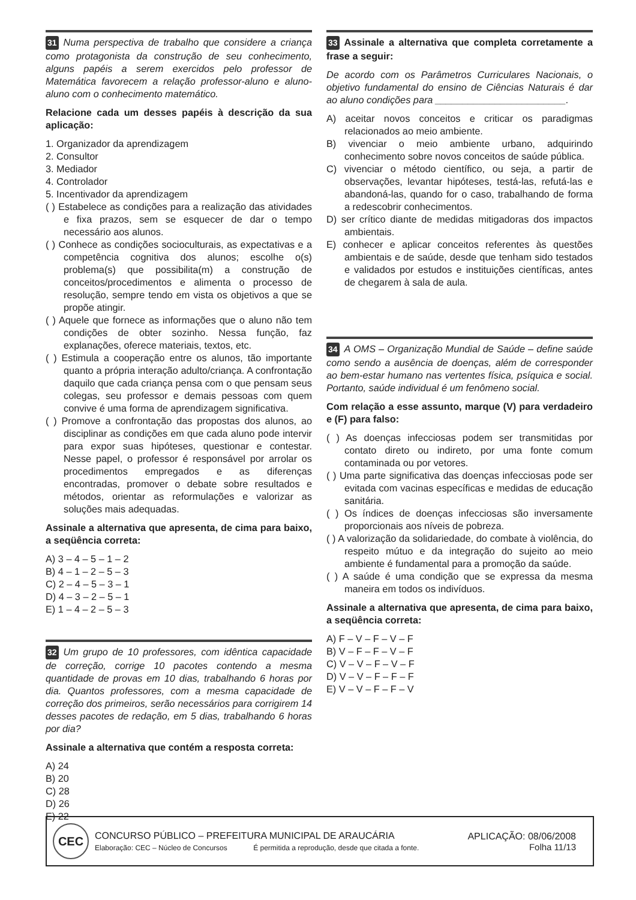31 Numa perspectiva de trabalho que considere a criança como protagonista da construção de seu conhecimento, alguns papéis a serem exercidos pelo professor de Matemática favorecem a relação professor-aluno e aluno-aluno com o conhecimento matemático.
Relacione cada um desses papéis à descrição da sua aplicação:
1. Organizador da aprendizagem
2. Consultor
3. Mediador
4. Controlador
5. Incentivador da aprendizagem
( ) Estabelece as condições para a realização das atividades e fixa prazos, sem se esquecer de dar o tempo necessário aos alunos.
( ) Conhece as condições socioculturais, as expectativas e a competência cognitiva dos alunos; escolhe o(s) problema(s) que possibilita(m) a construção de conceitos/procedimentos e alimenta o processo de resolução, sempre tendo em vista os objetivos a que se propõe atingir.
( ) Aquele que fornece as informações que o aluno não tem condições de obter sozinho. Nessa função, faz explanações, oferece materiais, textos, etc.
( ) Estimula a cooperação entre os alunos, tão importante quanto a própria interação adulto/criança. A confrontação daquilo que cada criança pensa com o que pensam seus colegas, seu professor e demais pessoas com quem convive é uma forma de aprendizagem significativa.
( ) Promove a confrontação das propostas dos alunos, ao disciplinar as condições em que cada aluno pode intervir para expor suas hipóteses, questionar e contestar. Nesse papel, o professor é responsável por arrolar os procedimentos empregados e as diferenças encontradas, promover o debate sobre resultados e métodos, orientar as reformulações e valorizar as soluções mais adequadas.
Assinale a alternativa que apresenta, de cima para baixo, a seqüência correta:
A) 3 – 4 – 5 – 1 – 2
B) 4 – 1 – 2 – 5 – 3
C) 2 – 4 – 5 – 3 – 1
D) 4 – 3 – 2 – 5 – 1
E) 1 – 4 – 2 – 5 – 3
32 Um grupo de 10 professores, com idêntica capacidade de correção, corrige 10 pacotes contendo a mesma quantidade de provas em 10 dias, trabalhando 6 horas por dia. Quantos professores, com a mesma capacidade de correção dos primeiros, serão necessários para corrigirem 14 desses pacotes de redação, em 5 dias, trabalhando 6 horas por dia?
Assinale a alternativa que contém a resposta correta:
A) 24
B) 20
C) 28
D) 26
E) 22
33 Assinale a alternativa que completa corretamente a frase a seguir:
De acordo com os Parâmetros Curriculares Nacionais, o objetivo fundamental do ensino de Ciências Naturais é dar ao aluno condições para ________________________.
A) aceitar novos conceitos e criticar os paradigmas relacionados ao meio ambiente.
B) vivenciar o meio ambiente urbano, adquirindo conhecimento sobre novos conceitos de saúde pública.
C) vivenciar o método científico, ou seja, a partir de observações, levantar hipóteses, testá-las, refutá-las e abandoná-las, quando for o caso, trabalhando de forma a redescobrir conhecimentos.
D) ser crítico diante de medidas mitigadoras dos impactos ambientais.
E) conhecer e aplicar conceitos referentes às questões ambientais e de saúde, desde que tenham sido testados e validados por estudos e instituições científicas, antes de chegarem à sala de aula.
34 A OMS – Organização Mundial de Saúde – define saúde como sendo a ausência de doenças, além de corresponder ao bem-estar humano nas vertentes física, psíquica e social. Portanto, saúde individual é um fenômeno social.
Com relação a esse assunto, marque (V) para verdadeiro e (F) para falso:
( ) As doenças infecciosas podem ser transmitidas por contato direto ou indireto, por uma fonte comum contaminada ou por vetores.
( ) Uma parte significativa das doenças infecciosas pode ser evitada com vacinas específicas e medidas de educação sanitária.
( ) Os índices de doenças infecciosas são inversamente proporcionais aos níveis de pobreza.
( ) A valorização da solidariedade, do combate à violência, do respeito mútuo e da integração do sujeito ao meio ambiente é fundamental para a promoção da saúde.
( ) A saúde é uma condição que se expressa da mesma maneira em todos os indivíduos.
Assinale a alternativa que apresenta, de cima para baixo, a seqüência correta:
A) F – V – F – V – F
B) V – F – F – V – F
C) V – V – F – V – F
D) V – V – F – F – F
E) V – V – F – F – V
CEC
CONCURSO PÚBLICO – PREFEITURA MUNICIPAL DE ARAUCÁRIA
Elaboração: CEC – Núcleo de Concursos É permitida a reprodução, desde que citada a fonte.
APLICAÇÃO: 08/06/2008
Folha 11/13